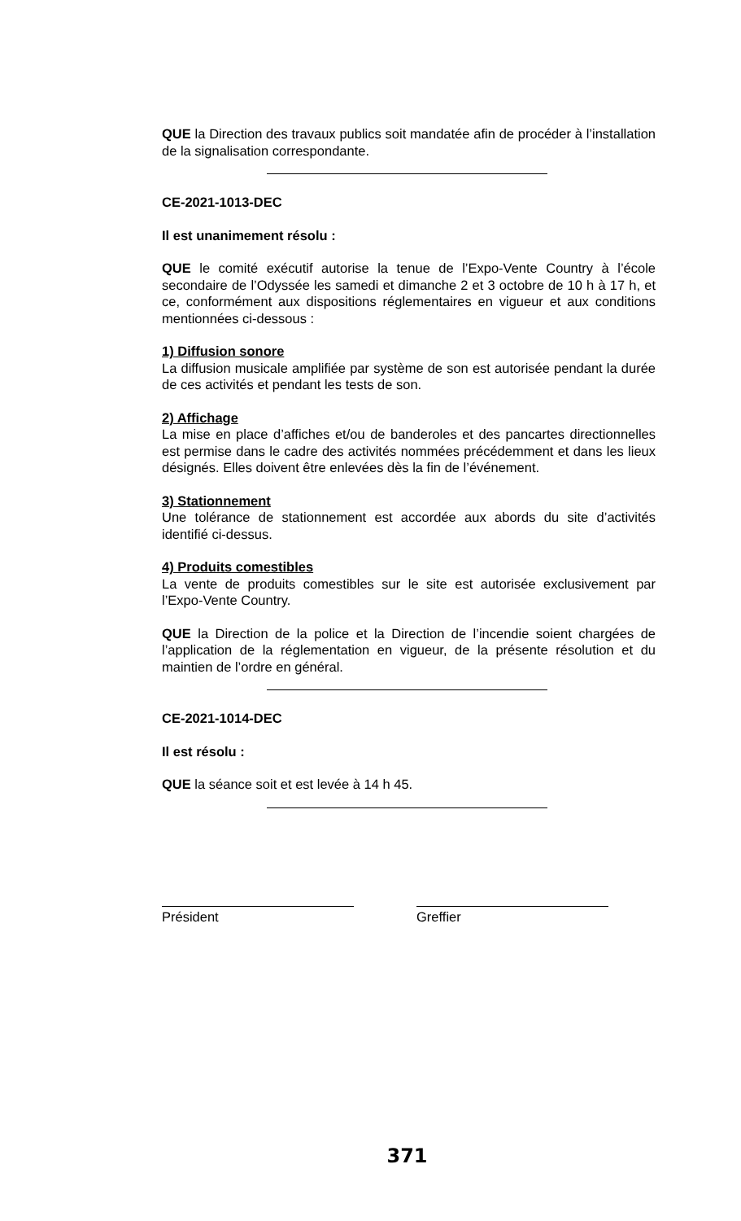QUE la Direction des travaux publics soit mandatée afin de procéder à l’installation de la signalisation correspondante.
CE-2021-1013-DEC
Il est unanimement résolu :
QUE le comité exécutif autorise la tenue de l’Expo-Vente Country à l’école secondaire de l’Odyssée les samedi et dimanche 2 et 3 octobre de 10 h à 17 h, et ce, conformément aux dispositions réglementaires en vigueur et aux conditions mentionnées ci-dessous :
1) Diffusion sonore
La diffusion musicale amplifiée par système de son est autorisée pendant la durée de ces activités et pendant les tests de son.
2) Affichage
La mise en place d’affiches et/ou de banderoles et des pancartes directionnelles est permise dans le cadre des activités nommées précédemment et dans les lieux désignés. Elles doivent être enlevées dès la fin de l’événement.
3) Stationnement
Une tolérance de stationnement est accordée aux abords du site d’activités identifié ci-dessus.
4) Produits comestibles
La vente de produits comestibles sur le site est autorisée exclusivement par l’Expo-Vente Country.
QUE la Direction de la police et la Direction de l’incendie soient chargées de l’application de la réglementation en vigueur, de la présente résolution et du maintien de l’ordre en général.
CE-2021-1014-DEC
Il est résolu :
QUE la séance soit et est levée à 14 h 45.
Président Greffier
371